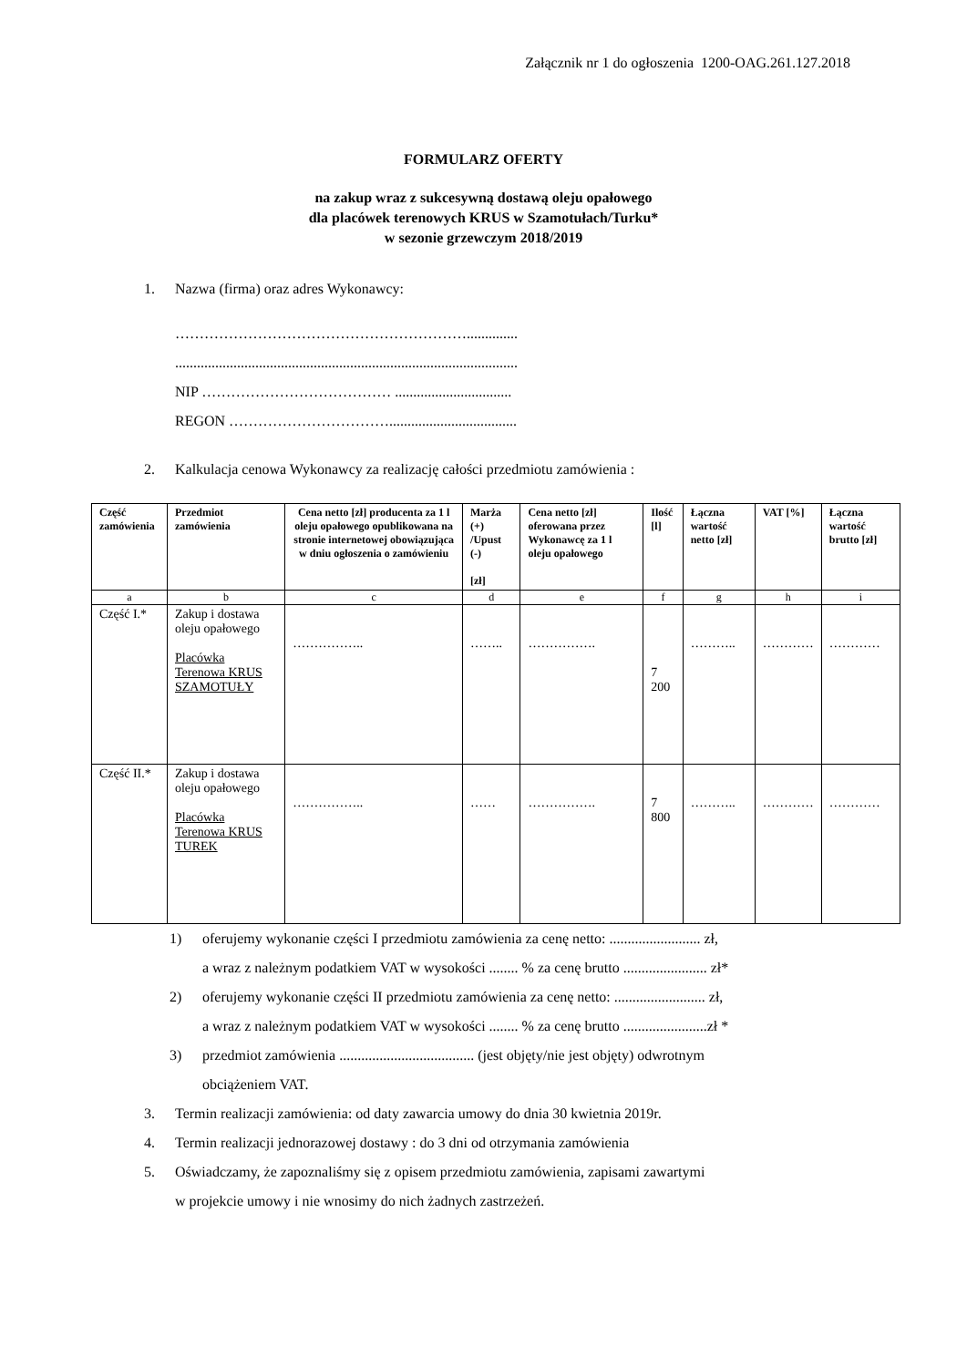Załącznik nr 1 do ogłoszenia 1200-OAG.261.127.2018
FORMULARZ OFERTY
na zakup wraz z sukcesywną dostawą oleju opałowego
dla placówek terenowych KRUS w Szamotułach/Turku*
w sezonie grzewczym 2018/2019
1. Nazwa (firma) oraz adres Wykonawcy:
……………………………………………………..............
..............................................................................................
NIP ………………………………… ................................
REGON ……………………………...................................
2. Kalkulacja cenowa Wykonawcy za realizację całości przedmiotu zamówienia :
| Część zamówienia | Przedmiot zamówienia | Cena netto [zł] producenta za 1 l oleju opałowego opublikowana na stronie internetowej obowiązująca w dniu ogłoszenia o zamówieniu | Marża (+) /Upust (-) [zł] | Cena netto [zł] oferowana przez Wykonawcę za 1 l oleju opałowego | Ilość [l] | Łączna wartość netto [zł] | VAT [%] | Łączna wartość brutto [zł] |
| --- | --- | --- | --- | --- | --- | --- | --- | --- |
| a | b | c | d | e | f | g | h | i |
| Część I.* | Zakup i dostawa oleju opałowego Placówka Terenowa KRUS SZAMOTUŁY | …………….. | …….. | ……………. | 7 200 | ……….. | ………… | ………… |
| Część II.* | Zakup i dostawa oleju opałowego Placówka Terenowa KRUS TUREK | …………….. | …… | ……………. | 7 800 | ……….. | ………… | ………… |
1) oferujemy wykonanie części I przedmiotu zamówienia za cenę netto: ......................... zł,
a wraz z należnym podatkiem VAT w wysokości ........ % za cenę brutto ....................... zł*
2) oferujemy wykonanie części II przedmiotu zamówienia za cenę netto: ......................... zł,
a wraz z należnym podatkiem VAT w wysokości ........ % za cenę brutto .......................zł *
3) przedmiot zamówienia ..................................... (jest objęty/nie jest objęty) odwrotnym
obciążeniem VAT.
3. Termin realizacji zamówienia: od daty zawarcia umowy do dnia 30 kwietnia 2019r.
4. Termin realizacji jednorazowej dostawy : do 3 dni od otrzymania zamówienia
5. Oświadczamy, że zapoznaliśmy się z opisem przedmiotu zamówienia, zapisami zawartymi
w projekcie umowy i nie wnosimy do nich żadnych zastrzeżeń.